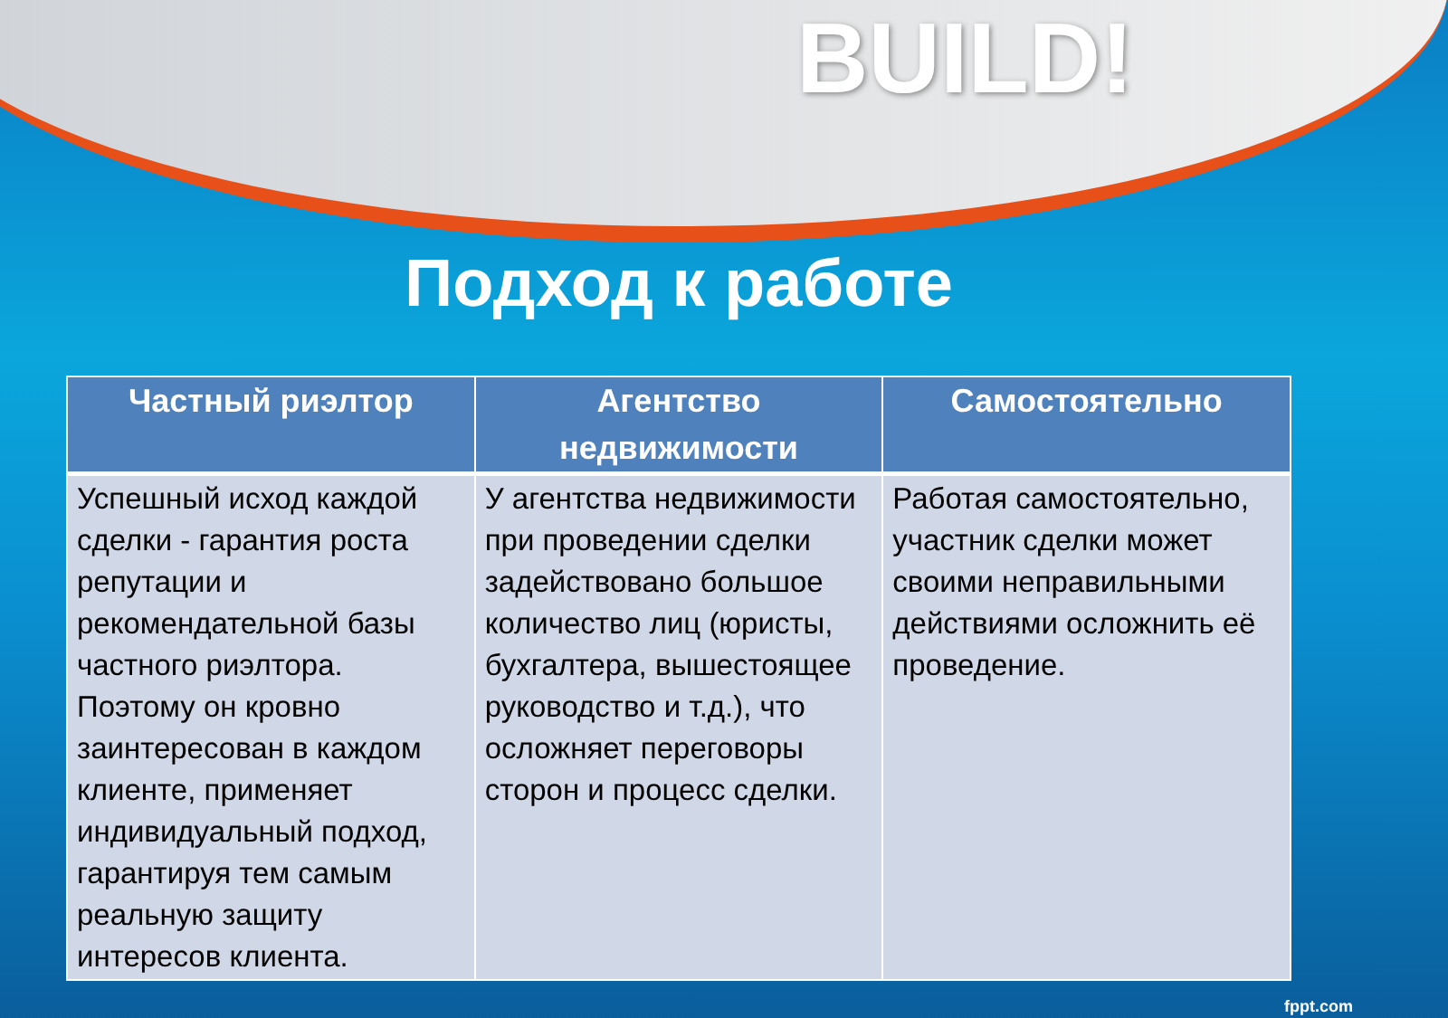BUILD!
Подход к работе
| Частный риэлтор | Агентство недвижимости | Самостоятельно |
| --- | --- | --- |
| Успешный исход каждой сделки - гарантия роста репутации и рекомендательной базы частного риэлтора. Поэтому он кровно заинтересован в каждом клиенте, применяет индивидуальный подход, гарантируя тем самым реальную защиту интересов клиента. | У агентства недвижимости при проведении сделки задействовано большое количество лиц (юристы, бухгалтера, вышестоящее руководство и т.д.), что осложняет переговоры сторон и процесс сделки. | Работая самостоятельно, участник сделки может своими неправильными действиями осложнить её проведение. |
fppt.com